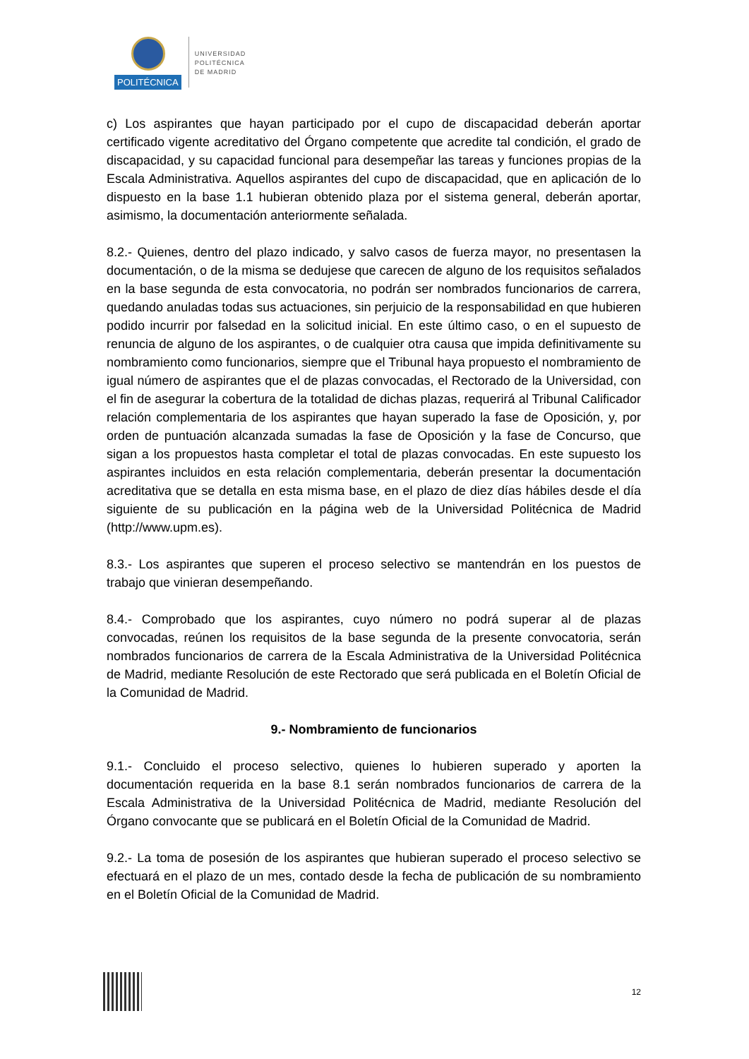POLITÉCNICA
UNIVERSIDAD
POLITÉCNICA
DE MADRID
c) Los aspirantes que hayan participado por el cupo de discapacidad deberán aportar certificado vigente acreditativo del Órgano competente que acredite tal condición, el grado de discapacidad, y su capacidad funcional para desempeñar las tareas y funciones propias de la Escala Administrativa. Aquellos aspirantes del cupo de discapacidad, que en aplicación de lo dispuesto en la base 1.1 hubieran obtenido plaza por el sistema general, deberán aportar, asimismo, la documentación anteriormente señalada.
8.2.- Quienes, dentro del plazo indicado, y salvo casos de fuerza mayor, no presentasen la documentación, o de la misma se dedujese que carecen de alguno de los requisitos señalados en la base segunda de esta convocatoria, no podrán ser nombrados funcionarios de carrera, quedando anuladas todas sus actuaciones, sin perjuicio de la responsabilidad en que hubieren podido incurrir por falsedad en la solicitud inicial. En este último caso, o en el supuesto de renuncia de alguno de los aspirantes, o de cualquier otra causa que impida definitivamente su nombramiento como funcionarios, siempre que el Tribunal haya propuesto el nombramiento de igual número de aspirantes que el de plazas convocadas, el Rectorado de la Universidad, con el fin de asegurar la cobertura de la totalidad de dichas plazas, requerirá al Tribunal Calificador relación complementaria de los aspirantes que hayan superado la fase de Oposición, y, por orden de puntuación alcanzada sumadas la fase de Oposición y la fase de Concurso, que sigan a los propuestos hasta completar el total de plazas convocadas. En este supuesto los aspirantes incluidos en esta relación complementaria, deberán presentar la documentación acreditativa que se detalla en esta misma base, en el plazo de diez días hábiles desde el día siguiente de su publicación en la página web de la Universidad Politécnica de Madrid (http://www.upm.es).
8.3.- Los aspirantes que superen el proceso selectivo se mantendrán en los puestos de trabajo que vinieran desempeñando.
8.4.- Comprobado que los aspirantes, cuyo número no podrá superar al de plazas convocadas, reúnen los requisitos de la base segunda de la presente convocatoria, serán nombrados funcionarios de carrera de la Escala Administrativa de la Universidad Politécnica de Madrid, mediante Resolución de este Rectorado que será publicada en el Boletín Oficial de la Comunidad de Madrid.
9.- Nombramiento de funcionarios
9.1.- Concluido el proceso selectivo, quienes lo hubieren superado y aporten la documentación requerida en la base 8.1 serán nombrados funcionarios de carrera de la Escala Administrativa de la Universidad Politécnica de Madrid, mediante Resolución del Órgano convocante que se publicará en el Boletín Oficial de la Comunidad de Madrid.
9.2.- La toma de posesión de los aspirantes que hubieran superado el proceso selectivo se efectuará en el plazo de un mes, contado desde la fecha de publicación de su nombramiento en el Boletín Oficial de la Comunidad de Madrid.
12